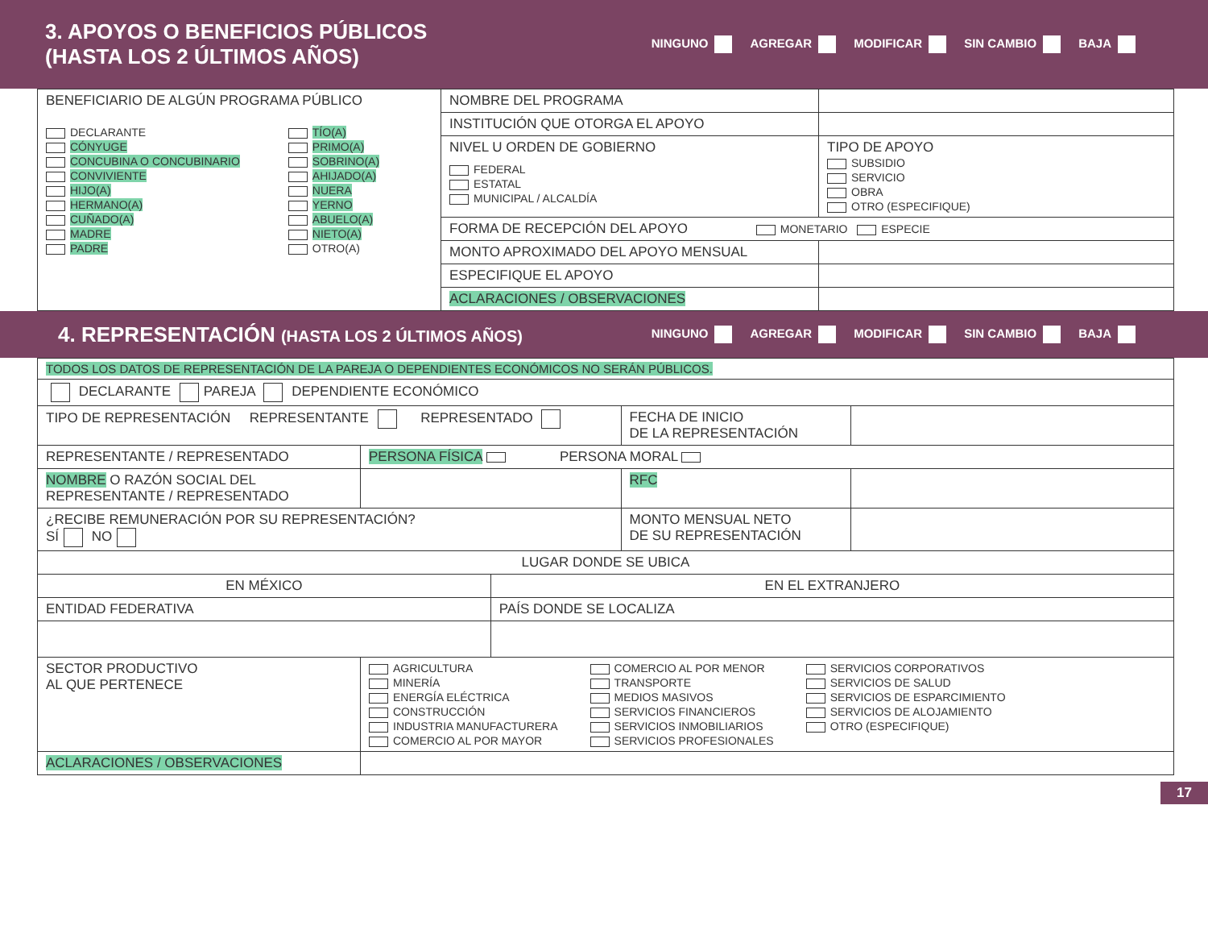3. APOYOS O BENEFICIOS PÚBLICOS
(HASTA LOS 2 ÚLTIMOS AÑOS)
NINGUNO AGREGAR MODIFICAR SIN CAMBIO BAJA
| BENEFICIARIO DE ALGÚN PROGRAMA PÚBLICO DECLARANTE CÓNYUGE CONCUBINA O CONCUBINARIO CONVIVIENTE HIJO(A) HERMANO(A) CUÑADO(A) MADRE PADRE TÍO(A) PRIMO(A) SOBRINO(A) AHIJADO(A) NUERA YERNO ABUELO(A) NIETO(A) OTRO(A) | NOMBRE DEL PROGRAMA | |
| | INSTITUCIÓN QUE OTORGA EL APOYO | |
| | NIVEL U ORDEN DE GOBIERNO FEDERAL ESTATAL MUNICIPAL / ALCALDÍA | TIPO DE APOYO SUBSIDIO SERVICIO OBRA OTRO (ESPECIFIQUE) |
| | FORMA DE RECEPCIÓN DEL APOYO MONETARIO ESPECIE | |
| | MONTO APROXIMADO DEL APOYO MENSUAL | |
| | ESPECIFIQUE EL APOYO | |
| | ACLARACIONES / OBSERVACIONES | |
4. REPRESENTACIÓN (HASTA LOS 2 ÚLTIMOS AÑOS)
NINGUNO AGREGAR MODIFICAR SIN CAMBIO BAJA
| TODOS LOS DATOS DE REPRESENTACIÓN DE LA PAREJA O DEPENDIENTES ECONÓMICOS NO SERÁN PÚBLICOS. | | | | |
| DECLARANTE PAREJA DEPENDIENTE ECONÓMICO | | | | |
| TIPO DE REPRESENTACIÓN REPRESENTANTE REPRESENTADO | | | FECHA DE INICIO DE LA REPRESENTACIÓN | |
| REPRESENTANTE / REPRESENTADO | PERSONA FÍSICA PERSONA MORAL | | | |
| NOMBRE O RAZÓN SOCIAL DEL REPRESENTANTE / REPRESENTADO | | | RFC | |
| ¿RECIBE REMUNERACIÓN POR SU REPRESENTACIÓN? SÍ NO | | | MONTO MENSUAL NETO DE SU REPRESENTACIÓN | |
| LUGAR DONDE SE UBICA | | | | |
| EN MÉXICO | | EN EL EXTRANJERO | | |
| ENTIDAD FEDERATIVA | | PAÍS DONDE SE LOCALIZA | | |
| SECTOR PRODUCTIVO AL QUE PERTENECE | AGRICULTURA MINERÍA ENERGÍA ELÉCTRICA CONSTRUCCIÓN INDUSTRIA MANUFACTURERA COMERCIO AL POR MAYOR COMERCIO AL POR MENOR TRANSPORTE MEDIOS MASIVOS SERVICIOS FINANCIEROS SERVICIOS INMOBILIARIOS SERVICIOS PROFESIONALES SERVICIOS CORPORATIVOS SERVICIOS DE SALUD SERVICIOS DE ESPARCIMIENTO SERVICIOS DE ALOJAMIENTO OTRO (ESPECIFIQUE) | | | |
| ACLARACIONES / OBSERVACIONES | | | | |
17